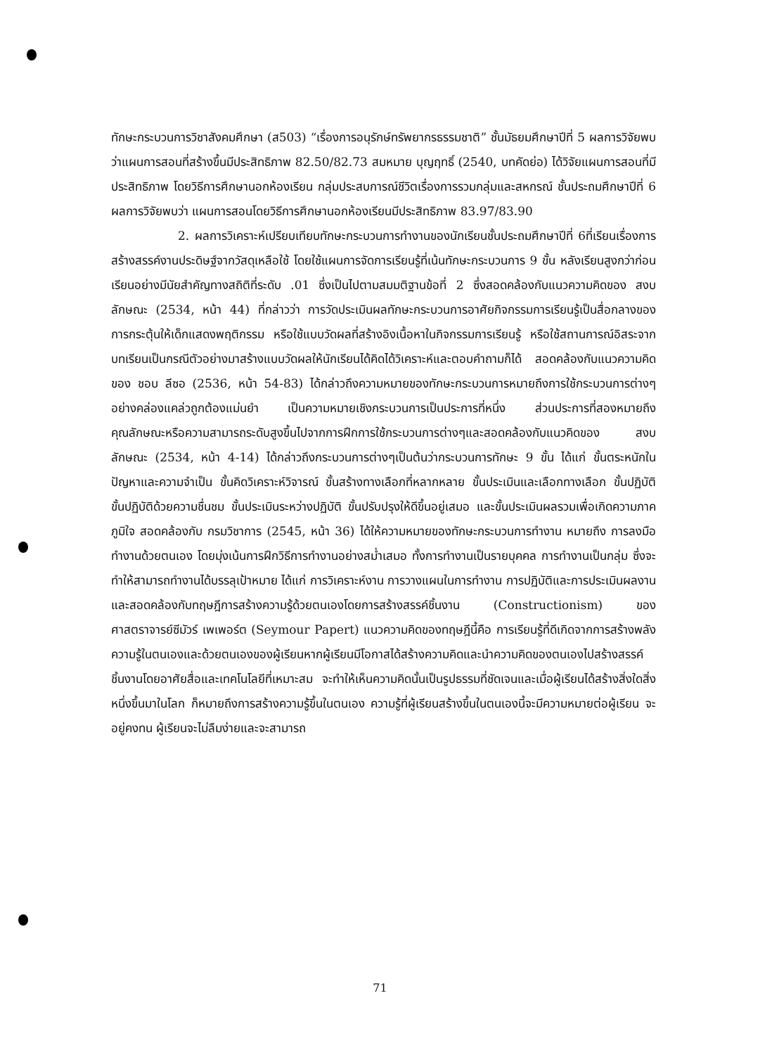ทักษะกระบวนการวิชาสังคมศึกษา (ส503) “เรื่องการอนุรักษ์ทรัพยากรธรรมชาติ” ชั้นมัธยมศึกษาปีที่ 5 ผลการวิจัยพบว่าแผนการสอนที่สร้างขึ้นมีประสิทธิภาพ 82.50/82.73 สมหมาย บุญฤทธิ์ (2540, บทคัดย่อ) ได้วิจัยแผนการสอนที่มีประสิทธิภาพ โดยวิธีการศึกษานอกห้องเรียน กลุ่มประสบการณ์ชีวิตเรื่องการรวมกลุ่มและสหกรณ์ ชั้นประถมศึกษาปีที่ 6 ผลการวิจัยพบว่า แผนการสอนโดยวิธีการศึกษานอกห้องเรียนมีประสิทธิภาพ 83.97/83.90
2. ผลการวิเคราะห์เปรียบเทียบทักษะกระบวนการทำงานของนักเรียนชั้นประถมศึกษาปีที่ 6ที่เรียนเรื่องการสร้างสรรค์งานประดิษฐ์จากวัสดุเหลือใช้ โดยใช้แผนการจัดการเรียนรู้ที่เน้นทักษะกระบวนการ 9 ขั้น หลังเรียนสูงกว่าก่อนเรียนอย่างมีนัยสำคัญทางสถิติที่ระดับ .01 ซึ่งเป็นไปตามสมมติฐานข้อที่ 2 ซึ่งสอดคล้องกับแนวความคิดของ สงบ ลักษณะ (2534, หน้า 44) ที่กล่าวว่า การวัดประเมินผลทักษะกระบวนการอาศัยกิจกรรมการเรียนรู้เป็นสื่อกลางของการกระตุ้นให้เด็กแสดงพฤติกรรม หรือใช้แบบวัดผลที่สร้างอิงเนื้อหาในกิจกรรมการเรียนรู้ หรือใช้สถานการณ์อิสระจากบทเรียนเป็นกรณีตัวอย่างมาสร้างแบบวัดผลให้นักเรียนได้คิดได้วิเคราะห์และตอบคำถามก็ได้ สอดคล้องกับแนวความคิดของ ชอบ ลีซอ (2536, หน้า 54-83) ได้กล่าวถึงความหมายของทักษะกระบวนการหมายถึงการใช้กระบวนการต่างๆอย่างคล่องแคล่วถูกต้องแม่นยำ เป็นความหมายเชิงกระบวนการเป็นประการที่หนึ่ง ส่วนประการที่สองหมายถึงคุณลักษณะหรือความสามารถระดับสูงขึ้นไปจากการฝึกการใช้กระบวนการต่างๆและสอดคล้องกับแนวคิดของ สงบ ลักษณะ (2534, หน้า 4-14) ได้กล่าวถึงกระบวนการต่างๆเป็นต้นว่ากระบวนการทักษะ 9 ขั้น ได้แก่ ขั้นตระหนักในปัญหาและความจำเป็น ขั้นคิดวิเคราะห์วิจารณ์ ขั้นสร้างทางเลือกที่หลากหลาย ขั้นประเมินและเลือกทางเลือก ขั้นปฏิบัติ ขั้นปฏิบัติด้วยความชื่นชม ขั้นประเมินระหว่างปฏิบัติ ขั้นปรับปรุงให้ดีขึ้นอยู่เสมอ และขั้นประเมินผลรวมเพื่อเกิดความภาคภูมิใจ สอดคล้องกับ กรมวิชาการ (2545, หน้า 36) ได้ให้ความหมายของทักษะกระบวนการทำงาน หมายถึง การลงมือทำงานด้วยตนเอง โดยมุ่งเน้นการฝึกวิธีการทำงานอย่างสม่ำเสมอ ทั้งการทำงานเป็นรายบุคคล การทำงานเป็นกลุ่ม ซึ่งจะทำให้สามารถทำงานได้บรรลุเป้าหมาย ได้แก่ การวิเคราะห์งาน การวางแผนในการทำงาน การปฏิบัติและการประเมินผลงาน และสอดคล้องกับทฤษฎีการสร้างความรู้ด้วยตนเองโดยการสร้างสรรค์ชิ้นงาน (Constructionism) ของศาสตราจารย์ซีมัวร์ เพเพอร์ต (Seymour Papert) แนวความคิดของทฤษฎีนี้คือ การเรียนรู้ที่ดีเกิดจากการสร้างพลังความรู้ในตนเองและด้วยตนเองของผู้เรียนหากผู้เรียนมีโอกาสได้สร้างความคิดและนำความคิดของตนเองไปสร้างสรรค์ชิ้นงานโดยอาศัยสื่อและเทคโนโลยีที่เหมาะสม จะทำให้เห็นความคิดนั้นเป็นรูปธรรมที่ชัดเจนและเมื่อผู้เรียนได้สร้างสิ่งใดสิ่งหนึ่งขึ้นมาในโลก ก็หมายถึงการสร้างความรู้ขึ้นในตนเอง ความรู้ที่ผู้เรียนสร้างขึ้นในตนเองนี้จะมีความหมายต่อผู้เรียน จะอยู่คงทน ผู้เรียนจะไม่ลืมง่ายและจะสามารถ
71